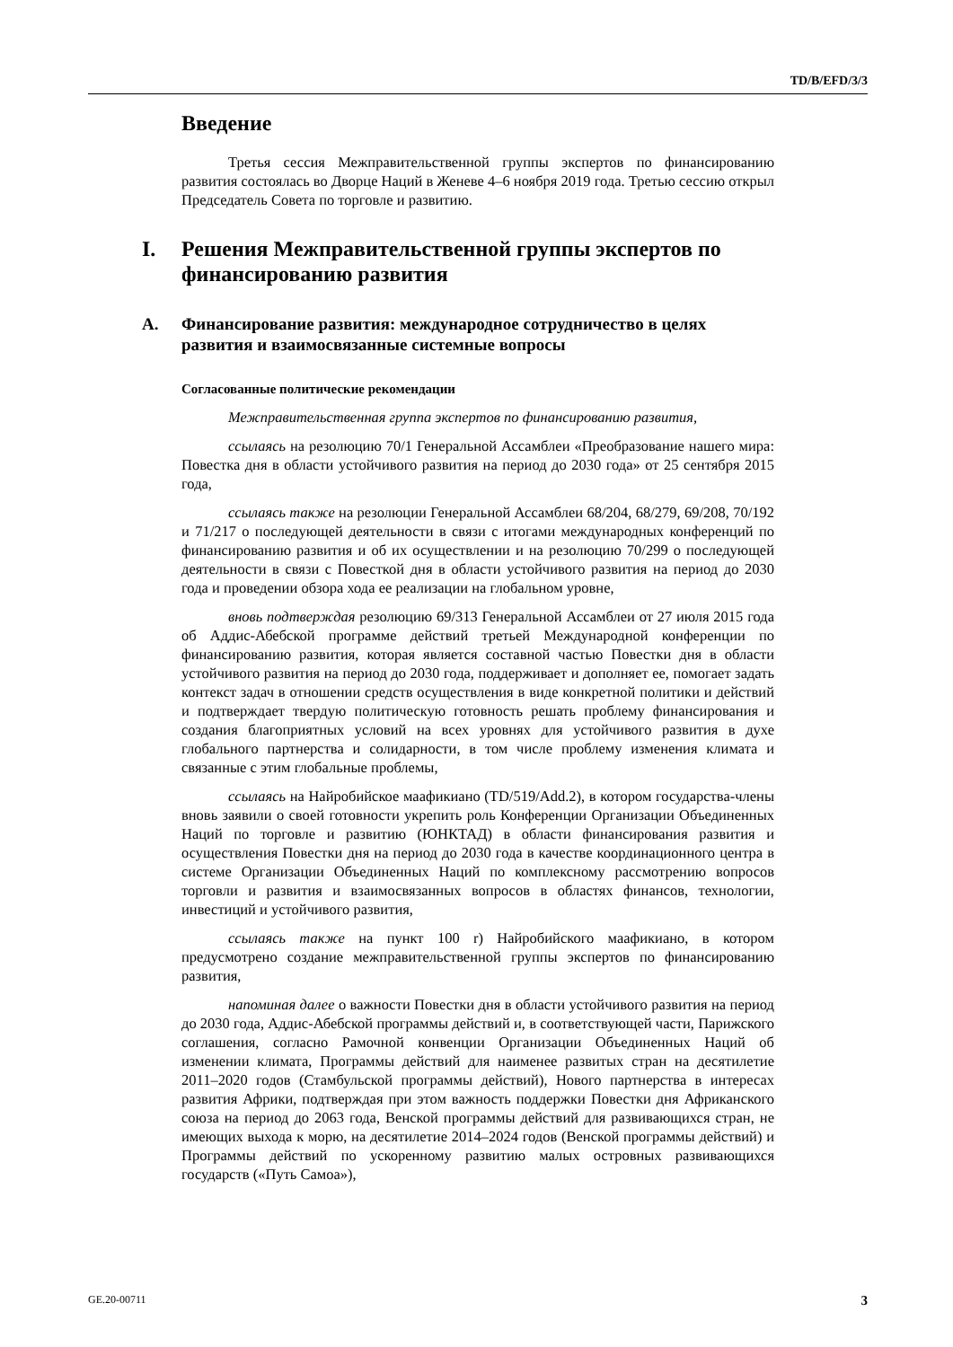TD/B/EFD/3/3
Введение
Третья сессия Межправительственной группы экспертов по финансированию развития состоялась во Дворце Наций в Женеве 4–6 ноября 2019 года. Третью сессию открыл Председатель Совета по торговле и развитию.
I. Решения Межправительственной группы экспертов по финансированию развития
A. Финансирование развития: международное сотрудничество в целях развития и взаимосвязанные системные вопросы
Согласованные политические рекомендации
Межправительственная группа экспертов по финансированию развития,
ссылаясь на резолюцию 70/1 Генеральной Ассамблеи «Преобразование нашего мира: Повестка дня в области устойчивого развития на период до 2030 года» от 25 сентября 2015 года,
ссылаясь также на резолюции Генеральной Ассамблеи 68/204, 68/279, 69/208, 70/192 и 71/217 о последующей деятельности в связи с итогами международных конференций по финансированию развития и об их осуществлении и на резолюцию 70/299 о последующей деятельности в связи с Повесткой дня в области устойчивого развития на период до 2030 года и проведении обзора хода ее реализации на глобальном уровне,
вновь подтверждая резолюцию 69/313 Генеральной Ассамблеи от 27 июля 2015 года об Аддис-Абебской программе действий третьей Международной конференции по финансированию развития, которая является составной частью Повестки дня в области устойчивого развития на период до 2030 года, поддерживает и дополняет ее, помогает задать контекст задач в отношении средств осуществления в виде конкретной политики и действий и подтверждает твердую политическую готовность решать проблему финансирования и создания благоприятных условий на всех уровнях для устойчивого развития в духе глобального партнерства и солидарности, в том числе проблему изменения климата и связанные с этим глобальные проблемы,
ссылаясь на Найробийское маафикиано (TD/519/Add.2), в котором государства-члены вновь заявили о своей готовности укрепить роль Конференции Организации Объединенных Наций по торговле и развитию (ЮНКТАД) в области финансирования развития и осуществления Повестки дня на период до 2030 года в качестве координационного центра в системе Организации Объединенных Наций по комплексному рассмотрению вопросов торговли и развития и взаимосвязанных вопросов в областях финансов, технологии, инвестиций и устойчивого развития,
ссылаясь также на пункт 100 r) Найробийского маафикиано, в котором предусмотрено создание межправительственной группы экспертов по финансированию развития,
напоминая далее о важности Повестки дня в области устойчивого развития на период до 2030 года, Аддис-Абебской программы действий и, в соответствующей части, Парижского соглашения, согласно Рамочной конвенции Организации Объединенных Наций об изменении климата, Программы действий для наименее развитых стран на десятилетие 2011–2020 годов (Стамбульской программы действий), Нового партнерства в интересах развития Африки, подтверждая при этом важность поддержки Повестки дня Африканского союза на период до 2063 года, Венской программы действий для развивающихся стран, не имеющих выхода к морю, на десятилетие 2014–2024 годов (Венской программы действий) и Программы действий по ускоренному развитию малых островных развивающихся государств («Путь Самоа»),
GE.20-00711 3